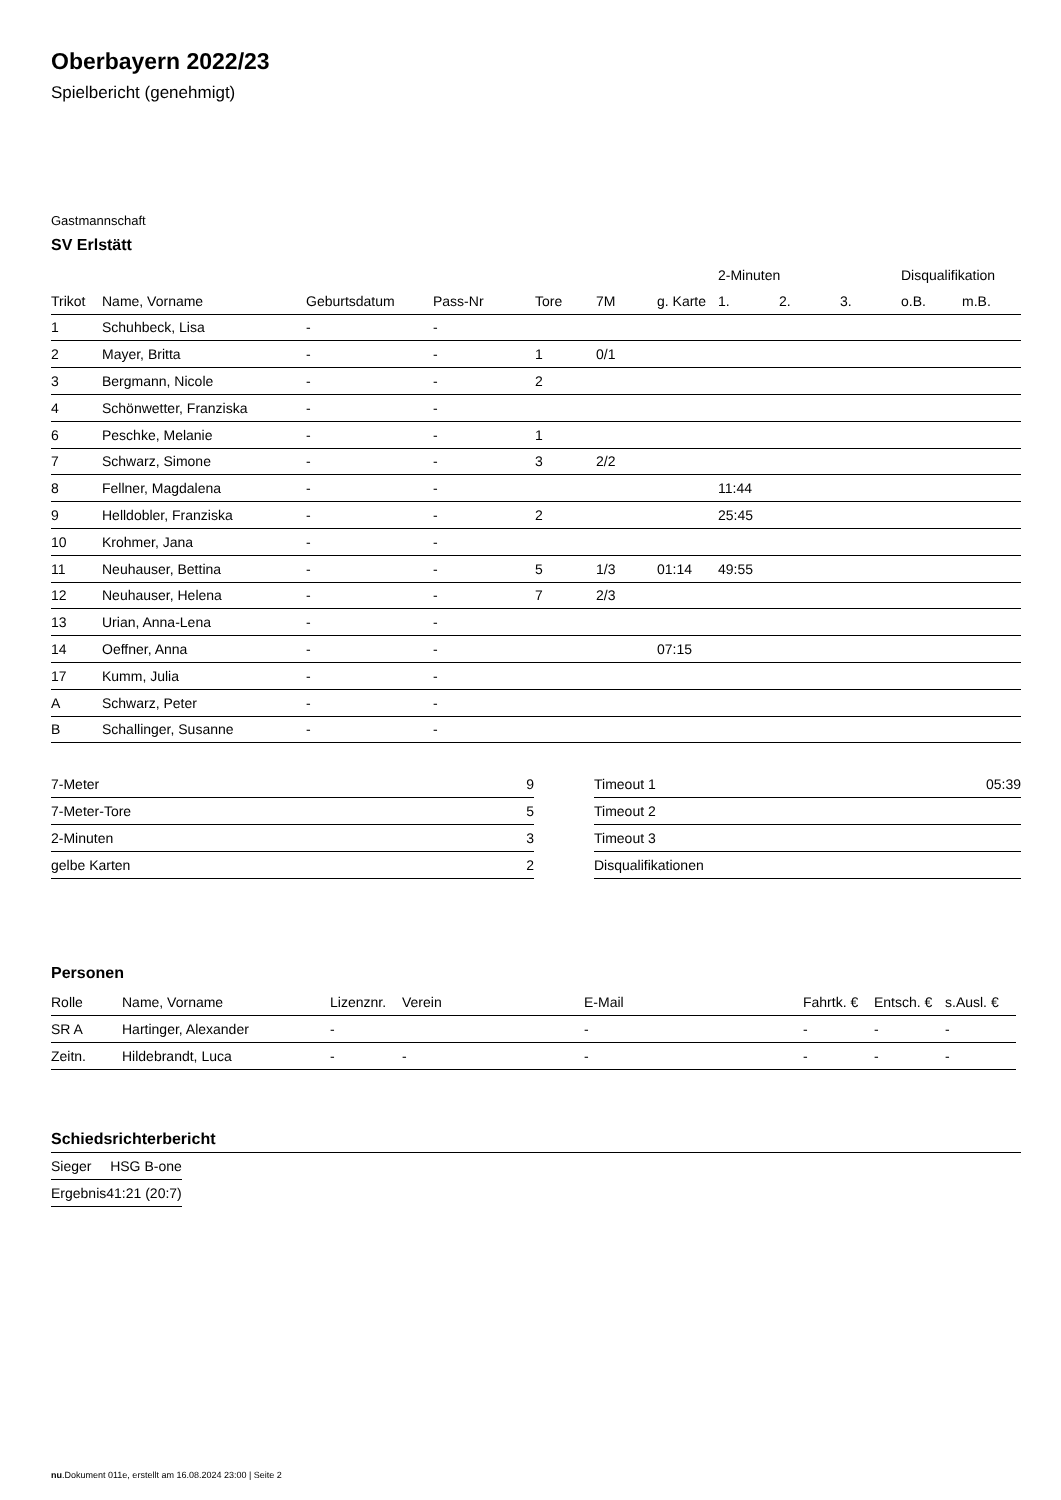Oberbayern 2022/23
Spielbericht (genehmigt)
Gastmannschaft
SV Erlstätt
| | | | | | | | 2-Minuten | | | Disqualifikation | |
| --- | --- | --- | --- | --- | --- | --- | --- | --- | --- | --- | --- |
| Trikot | Name, Vorname | Geburtsdatum | Pass-Nr | Tore | 7M | g. Karte | 1. | 2. | 3. | o.B. | m.B. |
| 1 | Schuhbeck, Lisa | - | - | | | | | | | | |
| 2 | Mayer, Britta | - | - | 1 | 0/1 | | | | | | |
| 3 | Bergmann, Nicole | - | - | 2 | | | | | | | |
| 4 | Schönwetter, Franziska | - | - | | | | | | | | |
| 6 | Peschke, Melanie | - | - | 1 | | | | | | | |
| 7 | Schwarz, Simone | - | - | 3 | 2/2 | | | | | | |
| 8 | Fellner, Magdalena | - | - | | | | 11:44 | | | | |
| 9 | Helldobler, Franziska | - | - | 2 | | | 25:45 | | | | |
| 10 | Krohmer, Jana | - | - | | | | | | | | |
| 11 | Neuhauser, Bettina | - | - | 5 | 1/3 | 01:14 | 49:55 | | | | |
| 12 | Neuhauser, Helena | - | - | 7 | 2/3 | | | | | | |
| 13 | Urian, Anna-Lena | - | - | | | | | | | | |
| 14 | Oeffner, Anna | - | - | | | 07:15 | | | | | |
| 17 | Kumm, Julia | - | - | | | | | | | | |
| A | Schwarz, Peter | - | - | | | | | | | | |
| B | Schallinger, Susanne | - | - | | | | | | | | |
| 7-Meter | 9 |
| 7-Meter-Tore | 5 |
| 2-Minuten | 3 |
| gelbe Karten | 2 |
| Timeout 1 | 05:39 |
| Timeout 2 | |
| Timeout 3 | |
| Disqualifikationen | |
Personen
| Rolle | Name, Vorname | Lizenznr. | Verein | E-Mail | Fahrtk. € | Entsch. € | s.Ausl. € |
| --- | --- | --- | --- | --- | --- | --- | --- |
| SR A | Hartinger, Alexander | - | | - | - | - | - |
| Zeitn. | Hildebrandt, Luca | - | - | - | - | - | - |
Schiedsrichterbericht
| Sieger | HSG B-one |
| Ergebnis | 41:21 (20:7) |
nu.Dokument 011e, erstellt am 16.08.2024 23:00 | Seite 2